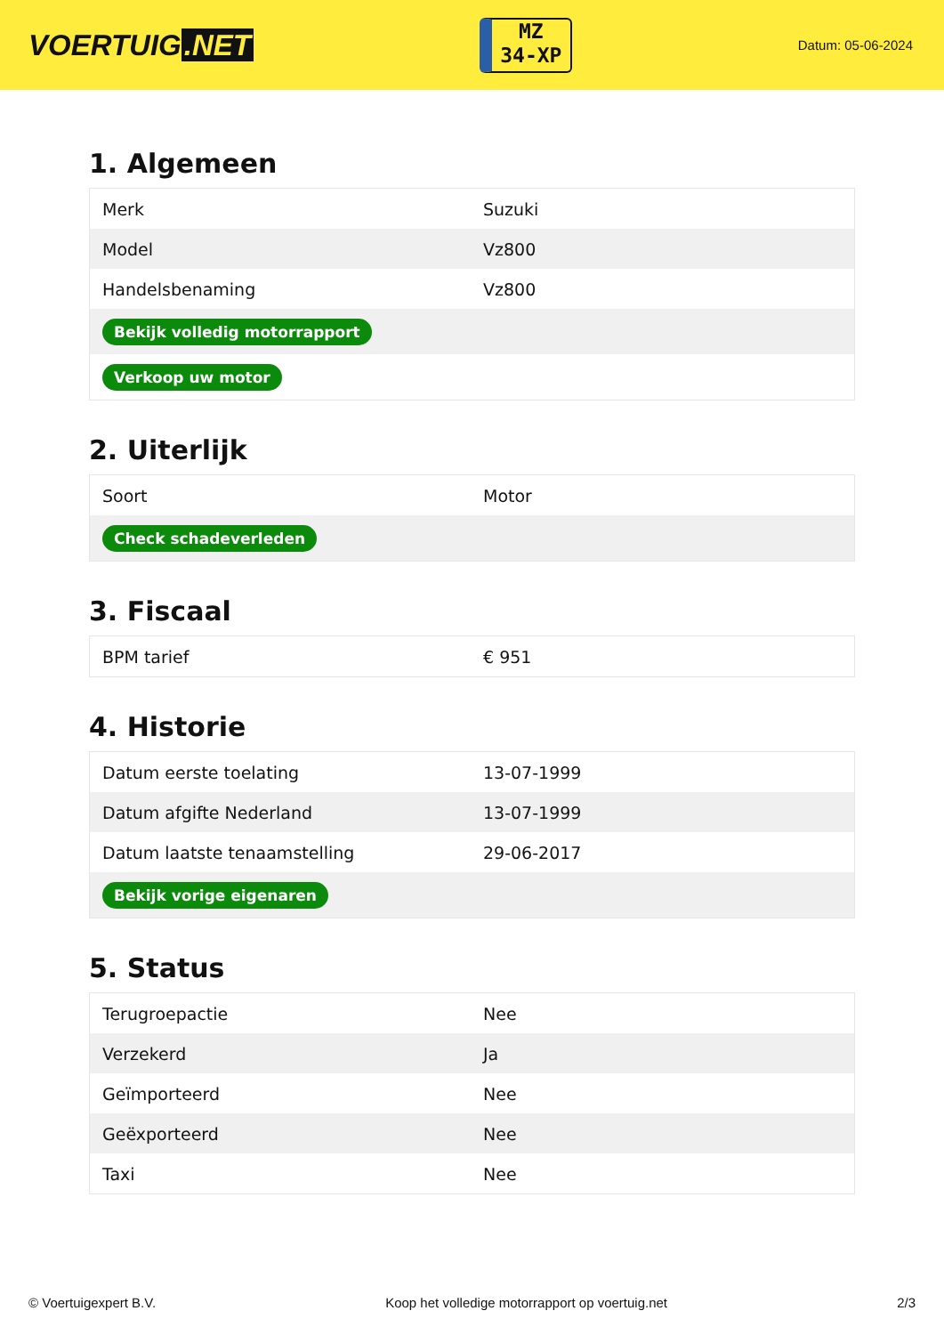VOERTUIG.NET
MZ
34-XP
Datum: 05-06-2024
1. Algemeen
| Merk | Suzuki |
| Model | Vz800 |
| Handelsbenaming | Vz800 |
| Bekijk volledig motorrapport | |
| Verkoop uw motor | |
2. Uiterlijk
| Soort | Motor |
| Check schadeverleden | |
3. Fiscaal
| BPM tarief | € 951 |
4. Historie
| Datum eerste toelating | 13-07-1999 |
| Datum afgifte Nederland | 13-07-1999 |
| Datum laatste tenaamstelling | 29-06-2017 |
| Bekijk vorige eigenaren | |
5. Status
| Terugroepactie | Nee |
| Verzekerd | Ja |
| Geïmporteerd | Nee |
| Geëxporteerd | Nee |
| Taxi | Nee |
© Voertuigexpert B.V. Koop het volledige motorrapport op voertuig.net 2/3